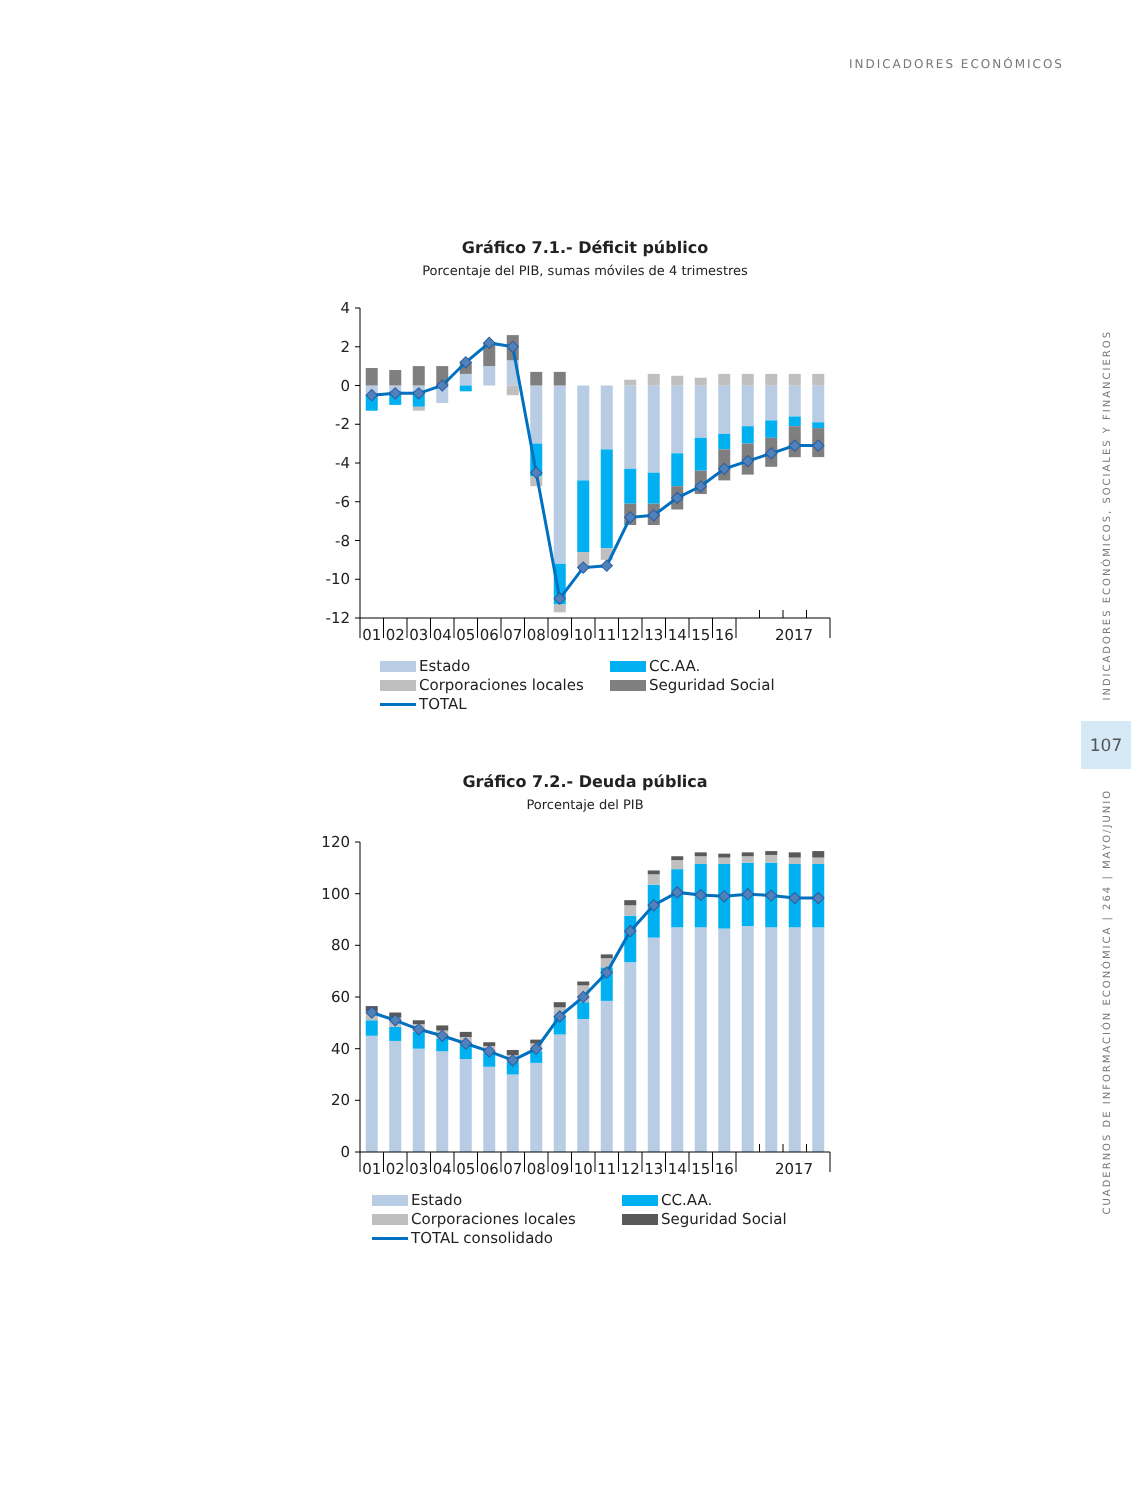INDICADORES ECONÓMICOS
Gráfico 7.1.- Déficit público
Porcentaje del PIB, sumas móviles de 4 trimestres
4
2
0
-2
-4
-6
-8
-10
-12
01
02
03
04
05
06
07
08
09
10
11
12
13
14
15
16
2017
Estado
CC.AA.
Corporaciones locales
Seguridad Social
TOTAL
Gráfico 7.2.- Deuda pública
Porcentaje del PIB
120
100
80
60
40
20
0
01
02
03
04
05
06
07
08
09
10
11
12
13
14
15
16
2017
Estado
CC.AA.
Corporaciones locales
Seguridad Social
TOTAL consolidado
INDICADORES ECONÓMICOS, SOCIALES Y FINANCIEROS
107
CUADERNOS DE INFORMACIÓN ECONÓMICA | 264 | MAYO/JUNIO